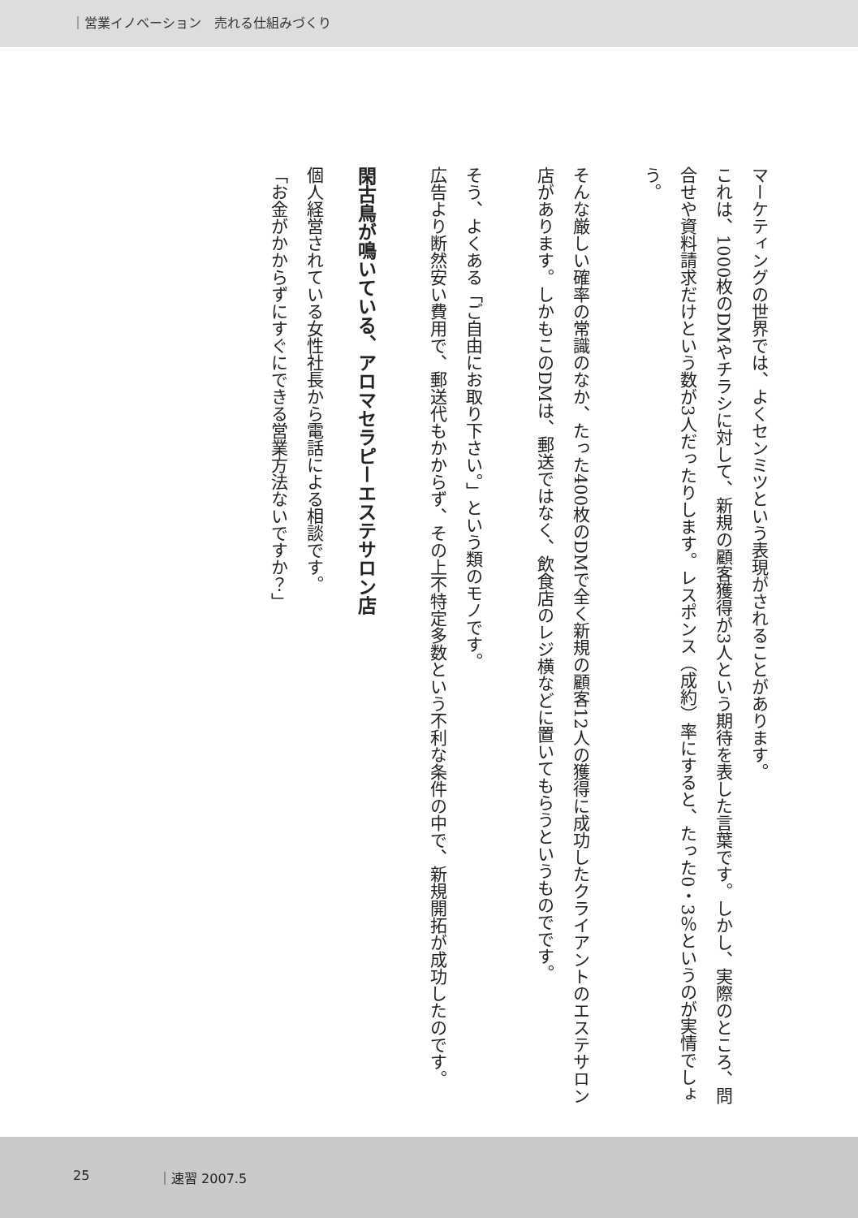｜営業イノベーション　売れる仕組みづくり
マーケティングの世界では、よくセンミツという表現がされることがあります。
これは、1000枚のDMやチラシに対して、新規の顧客獲得が3人という期待を表した言葉です。しかし、実際のところ、問合せや資料請求だけという数が3人だったりします。レスポンス（成約）率にすると、たった0・3％というのが実情でしょう。
そんな厳しい確率の常識のなか、たった400枚のDMで全く新規の顧客12人の獲得に成功したクライアントのエステサロン店があります。しかもこのDMは、郵送ではなく、飲食店のレジ横などに置いてもらうというものでです。
そう、よくある「ご自由にお取り下さい。」という類のモノです。
広告より断然安い費用で、郵送代もかからず、その上不特定多数という不利な条件の中で、新規開拓が成功したのです。
閑古鳥が鳴いている、アロマセラピーエステサロン店
個人経営されている女性社長から電話による相談です。
「お金がかからずにすぐにできる営業方法ないですか？」
25 ｜速習 2007.5